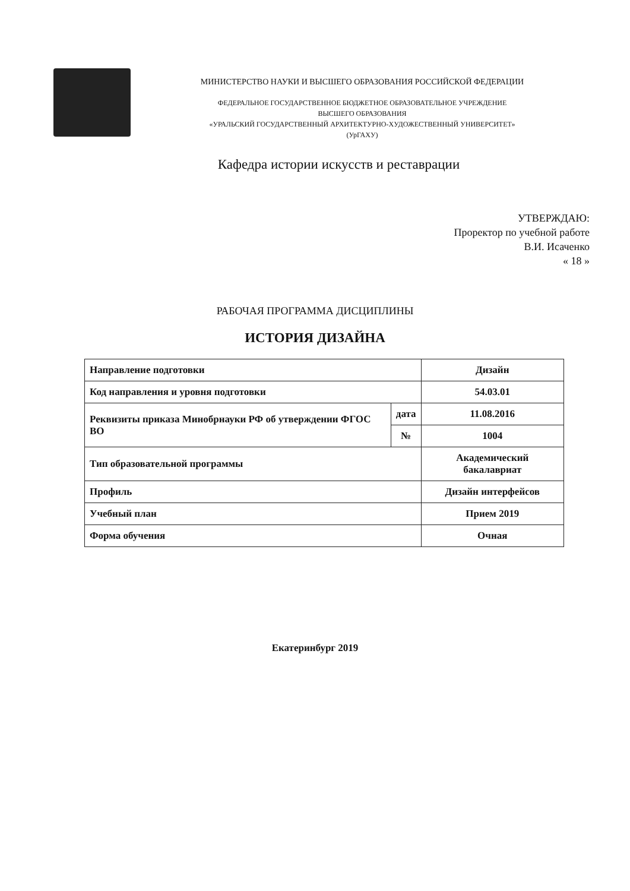МИНИСТЕРСТВО НАУКИ И ВЫСШЕГО ОБРАЗОВАНИЯ РОССИЙСКОЙ ФЕДЕРАЦИИ
ФЕДЕРАЛЬНОЕ ГОСУДАРСТВЕННОЕ БЮДЖЕТНОЕ ОБРАЗОВАТЕЛЬНОЕ УЧРЕЖДЕНИЕ
ВЫСШЕГО ОБРАЗОВАНИЯ
«УРАЛЬСКИЙ ГОСУДАРСТВЕННЫЙ АРХИТЕКТУРНО-ХУДОЖЕСТВЕННЫЙ УНИВЕРСИТЕТ»
(УрГАХУ)
Кафедра истории искусств и реставрации
УТВЕРЖДАЮ:
Проректор по учебной работе
В.И. Исаченко
« 18 »
РАБОЧАЯ ПРОГРАММА ДИСЦИПЛИНЫ
ИСТОРИЯ ДИЗАЙНА
| Направление подготовки | | Дизайн |
| Код направления и уровня подготовки | | 54.03.01 |
| Реквизиты приказа Минобрнауки РФ об утверждении ФГОС ВО | дата | 11.08.2016 |
| | № | 1004 |
| Тип образовательной программы | | Академический бакалавриат |
| Профиль | | Дизайн интерфейсов |
| Учебный план | | Прием 2019 |
| Форма обучения | | Очная |
Екатеринбург 2019